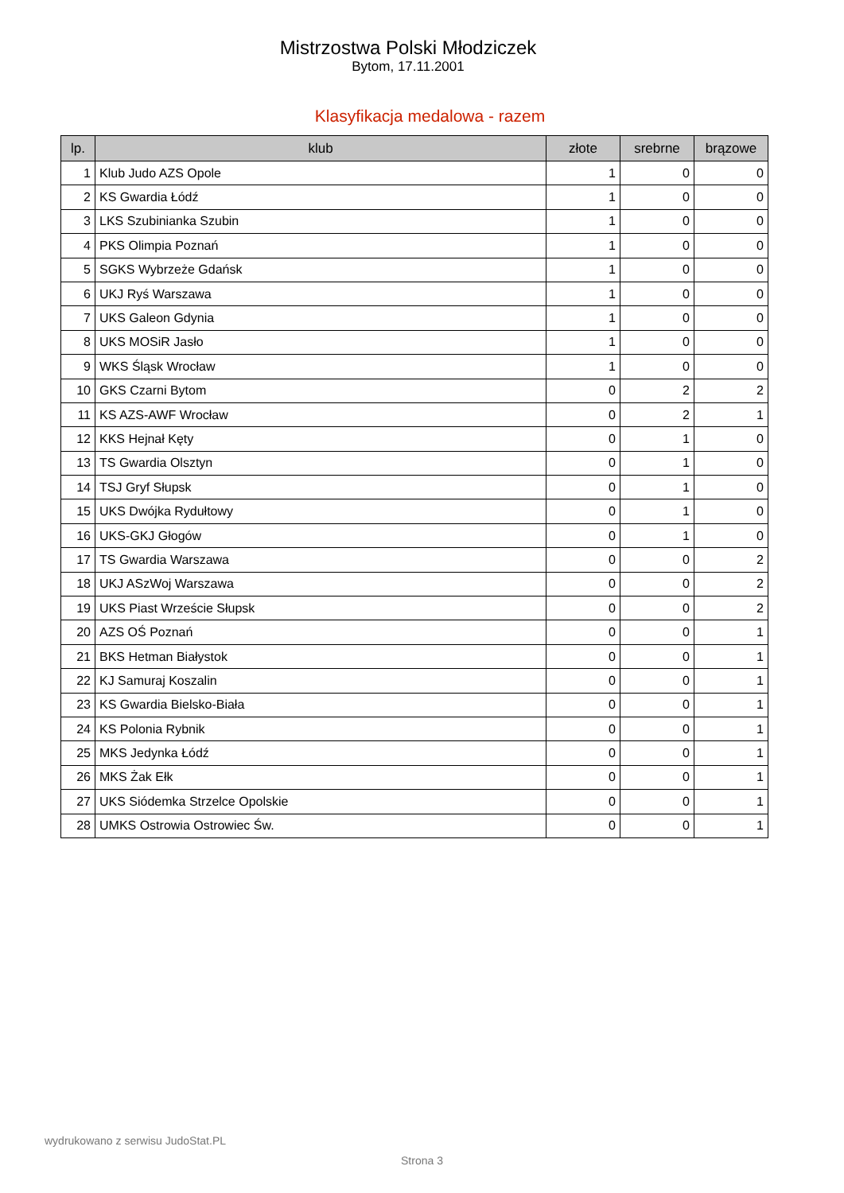Mistrzostwa Polski Młodziczek
Bytom, 17.11.2001
Klasyfikacja medalowa - razem
| lp. | klub | złote | srebrne | brązowe |
| --- | --- | --- | --- | --- |
| 1 | Klub Judo AZS Opole | 1 | 0 | 0 |
| 2 | KS Gwardia Łódź | 1 | 0 | 0 |
| 3 | LKS Szubinianka Szubin | 1 | 0 | 0 |
| 4 | PKS Olimpia Poznań | 1 | 0 | 0 |
| 5 | SGKS Wybrzeże Gdańsk | 1 | 0 | 0 |
| 6 | UKJ Ryś Warszawa | 1 | 0 | 0 |
| 7 | UKS Galeon Gdynia | 1 | 0 | 0 |
| 8 | UKS MOSiR Jasło | 1 | 0 | 0 |
| 9 | WKS Śląsk Wrocław | 1 | 0 | 0 |
| 10 | GKS Czarni Bytom | 0 | 2 | 2 |
| 11 | KS AZS-AWF Wrocław | 0 | 2 | 1 |
| 12 | KKS Hejnał Kęty | 0 | 1 | 0 |
| 13 | TS Gwardia Olsztyn | 0 | 1 | 0 |
| 14 | TSJ Gryf Słupsk | 0 | 1 | 0 |
| 15 | UKS Dwójka Rydułtowy | 0 | 1 | 0 |
| 16 | UKS-GKJ Głogów | 0 | 1 | 0 |
| 17 | TS Gwardia Warszawa | 0 | 0 | 2 |
| 18 | UKJ ASzWoj Warszawa | 0 | 0 | 2 |
| 19 | UKS Piast Wrzeście Słupsk | 0 | 0 | 2 |
| 20 | AZS OŚ Poznań | 0 | 0 | 1 |
| 21 | BKS Hetman Białystok | 0 | 0 | 1 |
| 22 | KJ Samuraj Koszalin | 0 | 0 | 1 |
| 23 | KS Gwardia Bielsko-Biała | 0 | 0 | 1 |
| 24 | KS Polonia Rybnik | 0 | 0 | 1 |
| 25 | MKS Jedynka Łódź | 0 | 0 | 1 |
| 26 | MKS Żak Ełk | 0 | 0 | 1 |
| 27 | UKS Siódemka Strzelce Opolskie | 0 | 0 | 1 |
| 28 | UMKS Ostrowia Ostrowiec Św. | 0 | 0 | 1 |
wydrukowano z serwisu JudoStat.PL
Strona 3